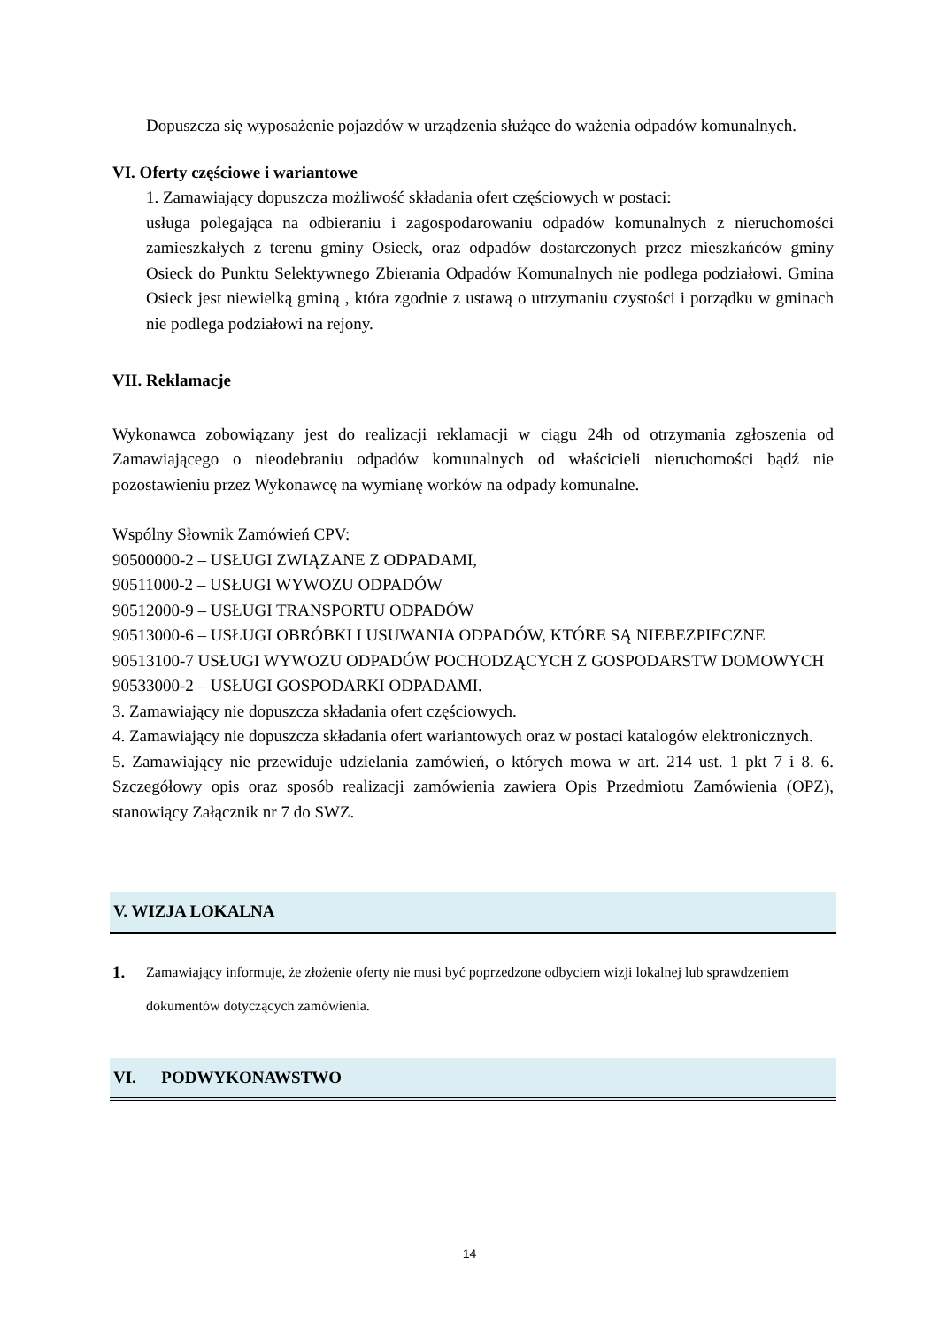Dopuszcza się wyposażenie pojazdów w urządzenia służące do ważenia odpadów komunalnych.
VI. Oferty częściowe i wariantowe
1. Zamawiający dopuszcza możliwość składania ofert częściowych w postaci:
usługa polegająca na odbieraniu i zagospodarowaniu odpadów komunalnych z nieruchomości zamieszkałych z terenu gminy Osieck, oraz odpadów dostarczonych przez mieszkańców gminy Osieck do Punktu Selektywnego Zbierania Odpadów Komunalnych nie podlega podziałowi. Gmina Osieck jest niewielką gminą , która zgodnie z ustawą o utrzymaniu czystości i porządku w gminach nie podlega podziałowi na rejony.
VII. Reklamacje
Wykonawca zobowiązany jest do realizacji reklamacji w ciągu 24h od otrzymania zgłoszenia od Zamawiającego o nieodebraniu odpadów komunalnych od właścicieli nieruchomości bądź nie pozostawieniu przez Wykonawcę na wymianę worków na odpady komunalne.
Wspólny Słownik Zamówień CPV:
90500000-2 – USŁUGI ZWIĄZANE Z ODPADAMI,
90511000-2 – USŁUGI WYWOZU ODPADÓW
90512000-9 – USŁUGI TRANSPORTU ODPADÓW
90513000-6 – USŁUGI OBRÓBKI I USUWANIA ODPADÓW, KTÓRE SĄ NIEBEZPIECZNE
90513100-7 USŁUGI WYWOZU ODPADÓW POCHODZĄCYCH Z GOSPODARSTW DOMOWYCH
90533000-2 – USŁUGI GOSPODARKI ODPADAMI.
3. Zamawiający nie dopuszcza składania ofert częściowych.
4. Zamawiający nie dopuszcza składania ofert wariantowych oraz w postaci katalogów elektronicznych.
5. Zamawiający nie przewiduje udzielania zamówień, o których mowa w art. 214 ust. 1 pkt 7 i 8. 6. Szczegółowy opis oraz sposób realizacji zamówienia zawiera Opis Przedmiotu Zamówienia (OPZ), stanowiący Załącznik nr 7 do SWZ.
V. WIZJA LOKALNA
1. Zamawiający informuje, że złożenie oferty nie musi być poprzedzone odbyciem wizji lokalnej lub sprawdzeniem dokumentów dotyczących zamówienia.
VI. PODWYKONAWSTWO
14